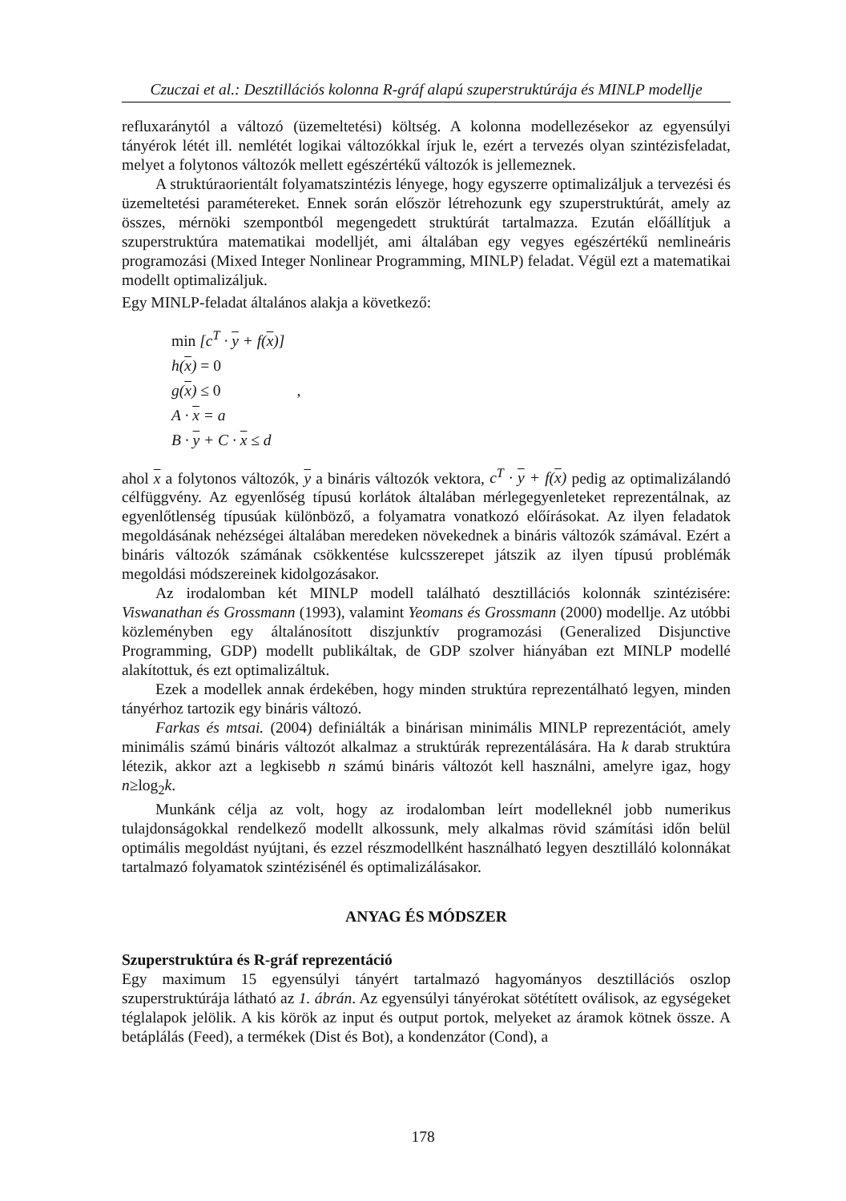Czuczai et al.: Desztillációs kolonna R-gráf alapú szuperstruktúrája és MINLP modellje
refluxaránytól a változó (üzemeltetési) költség. A kolonna modellezésekor az egyensúlyi tányérok létét ill. nemlétét logikai változókkal írjuk le, ezért a tervezés olyan szintézisfeladat, melyet a folytonos változók mellett egészértékű változók is jellemeznek.
A struktúraorientált folyamatszintézis lényege, hogy egyszerre optimalizáljuk a tervezési és üzemeltetési paramétereket. Ennek során először létrehozunk egy szuperstruktúrát, amely az összes, mérnöki szempontból megengedett struktúrát tartalmazza. Ezután előállítjuk a szuperstruktúra matematikai modelljét, ami általában egy vegyes egészértékű nemlineáris programozási (Mixed Integer Nonlinear Programming, MINLP) feladat. Végül ezt a matematikai modellt optimalizáljuk.
Egy MINLP-feladat általános alakja a következő:
min [c<sup>T</sup> · y + f(x)]
h(x) = 0
g(x) ≤ 0 ,
A · x = a
B · y + C · x ≤ d
ahol x a folytonos változók, y a bináris változók vektora, c<sup>T</sup> · y + f(x) pedig az optimalizálandó célfüggvény. Az egyenlőség típusú korlátok általában mérlegegyenleteket reprezentálnak, az egyenlőtlenség típusúak különböző, a folyamatra vonatkozó előírásokat. Az ilyen feladatok megoldásának nehézségei általában meredeken növekednek a bináris változók számával. Ezért a bináris változók számának csökkentése kulcsszerepet játszik az ilyen típusú problémák megoldási módszereinek kidolgozásakor.
Az irodalomban két MINLP modell található desztillációs kolonnák szintézisére: Viswanathan és Grossmann (1993), valamint Yeomans és Grossmann (2000) modellje. Az utóbbi közleményben egy általánosított diszjunktív programozási (Generalized Disjunctive Programming, GDP) modellt publikáltak, de GDP szolver hiányában ezt MINLP modellé alakítottuk, és ezt optimalizáltuk.
Ezek a modellek annak érdekében, hogy minden struktúra reprezentálható legyen, minden tányérhoz tartozik egy bináris változó.
Farkas és mtsai. (2004) definiálták a binárisan minimális MINLP reprezentációt, amely minimális számú bináris változót alkalmaz a struktúrák reprezentálására. Ha k darab struktúra létezik, akkor azt a legkisebb n számú bináris változót kell használni, amelyre igaz, hogy n≥log<sub>2</sub>k.
Munkánk célja az volt, hogy az irodalomban leírt modelleknél jobb numerikus tulajdonságokkal rendelkező modellt alkossunk, mely alkalmas rövid számítási időn belül optimális megoldást nyújtani, és ezzel részmodellként használható legyen desztilláló kolonnákat tartalmazó folyamatok szintézisénél és optimalizálásakor.
ANYAG ÉS MÓDSZER
Szuperstruktúra és R-gráf reprezentáció
Egy maximum 15 egyensúlyi tányért tartalmazó hagyományos desztillációs oszlop szuperstruktúrája látható az 1. ábrán. Az egyensúlyi tányérokat sötétített oválisok, az egységeket téglalapok jelölik. A kis körök az input és output portok, melyeket az áramok kötnek össze. A betáplálás (Feed), a termékek (Dist és Bot), a kondenzátor (Cond), a
178